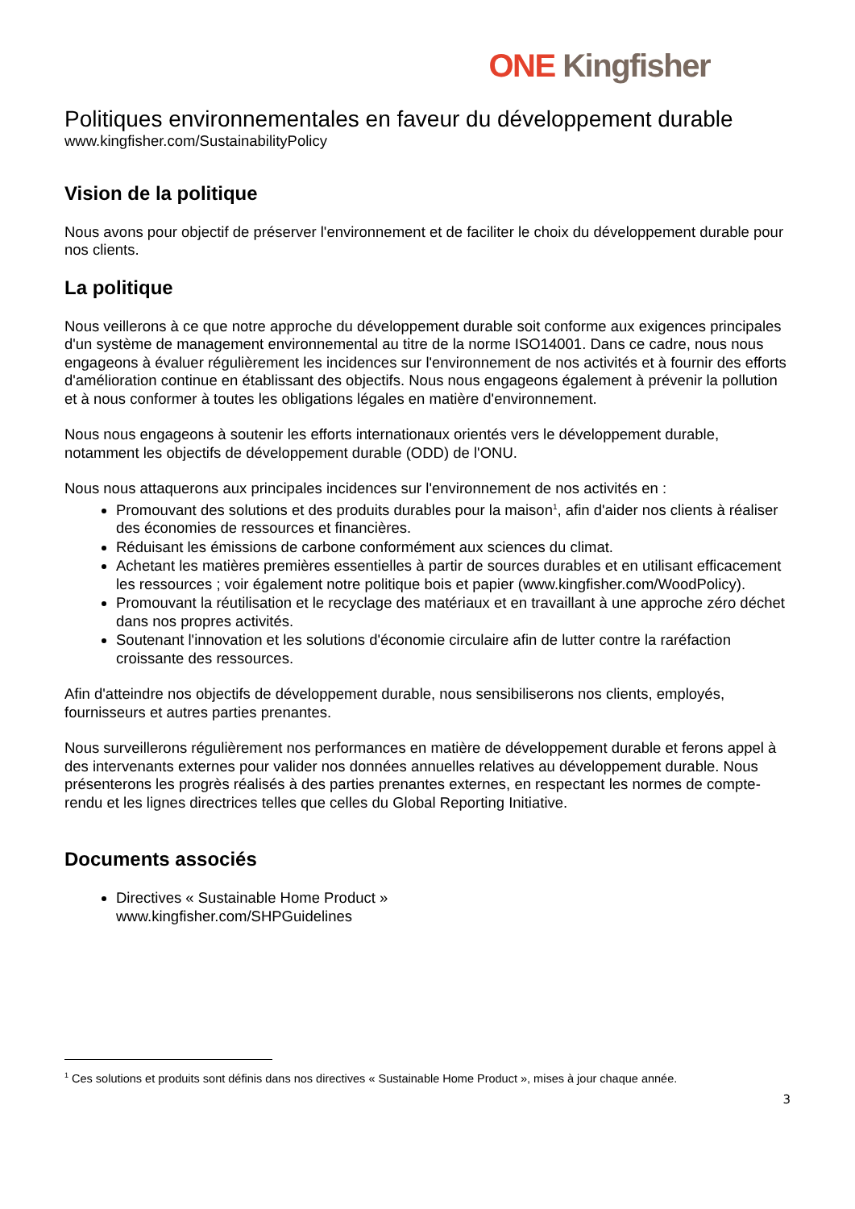ONE Kingfisher
Politiques environnementales en faveur du développement durable
www.kingfisher.com/SustainabilityPolicy
Vision de la politique
Nous avons pour objectif de préserver l'environnement et de faciliter le choix du développement durable pour nos clients.
La politique
Nous veillerons à ce que notre approche du développement durable soit conforme aux exigences principales d'un système de management environnemental au titre de la norme ISO14001. Dans ce cadre, nous nous engageons à évaluer régulièrement les incidences sur l'environnement de nos activités et à fournir des efforts d'amélioration continue en établissant des objectifs. Nous nous engageons également à prévenir la pollution et à nous conformer à toutes les obligations légales en matière d'environnement.
Nous nous engageons à soutenir les efforts internationaux orientés vers le développement durable, notamment les objectifs de développement durable (ODD) de l'ONU.
Nous nous attaquerons aux principales incidences sur l'environnement de nos activités en :
Promouvant des solutions et des produits durables pour la maison<sup>1</sup>, afin d'aider nos clients à réaliser des économies de ressources et financières.
Réduisant les émissions de carbone conformément aux sciences du climat.
Achetant les matières premières essentielles à partir de sources durables et en utilisant efficacement les ressources ; voir également notre politique bois et papier (www.kingfisher.com/WoodPolicy).
Promouvant la réutilisation et le recyclage des matériaux et en travaillant à une approche zéro déchet dans nos propres activités.
Soutenant l'innovation et les solutions d'économie circulaire afin de lutter contre la raréfaction croissante des ressources.
Afin d'atteindre nos objectifs de développement durable, nous sensibiliserons nos clients, employés, fournisseurs et autres parties prenantes.
Nous surveillerons régulièrement nos performances en matière de développement durable et ferons appel à des intervenants externes pour valider nos données annuelles relatives au développement durable. Nous présenterons les progrès réalisés à des parties prenantes externes, en respectant les normes de compte-rendu et les lignes directrices telles que celles du Global Reporting Initiative.
Documents associés
Directives « Sustainable Home Product »
www.kingfisher.com/SHPGuidelines
<sup>1</sup> Ces solutions et produits sont définis dans nos directives « Sustainable Home Product », mises à jour chaque année.
3